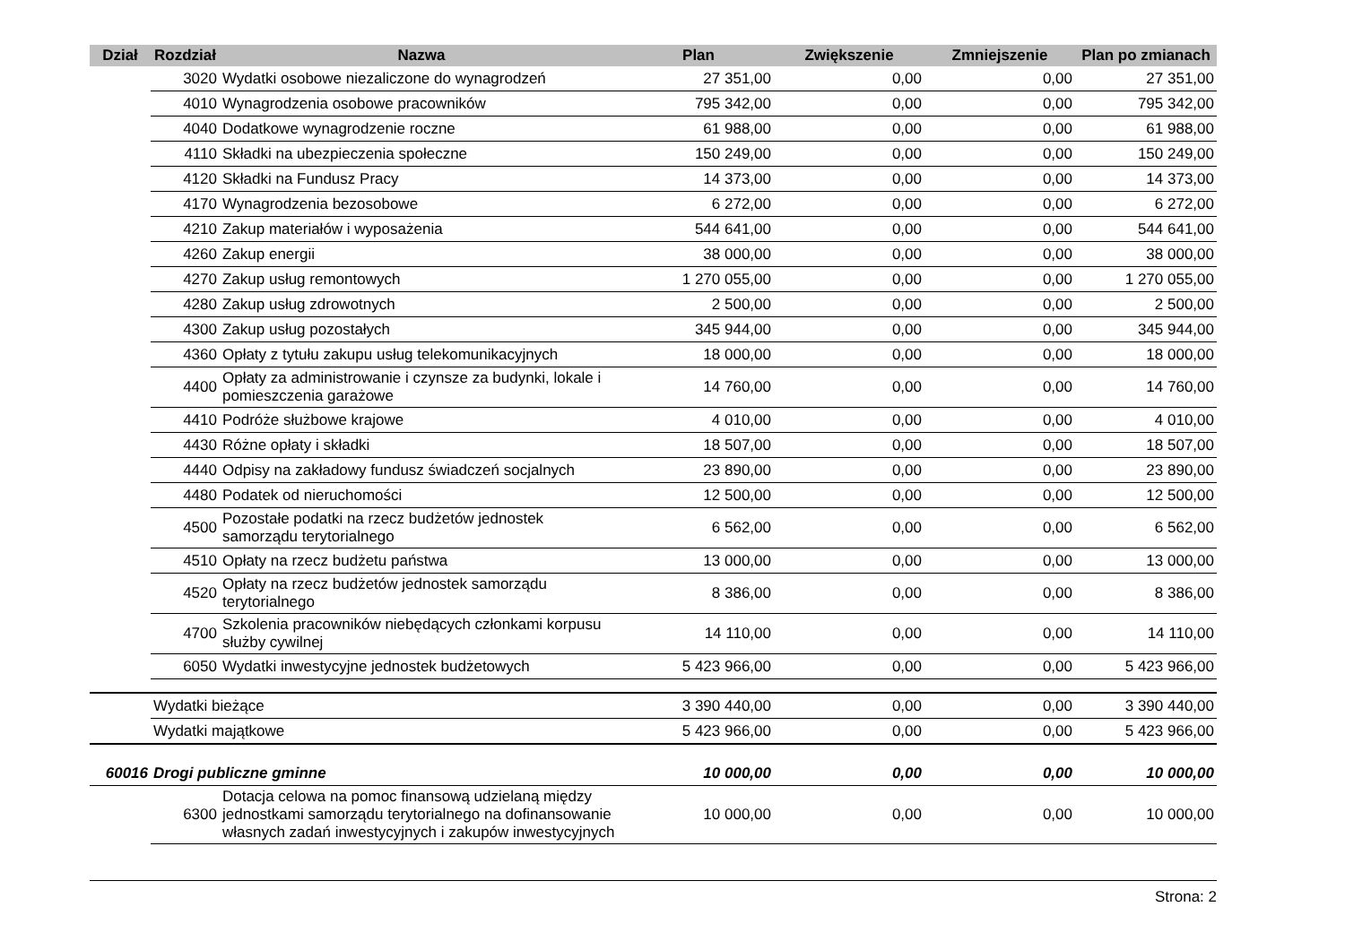| Dział | Rozdział | Nazwa | Plan | Zwiększenie | Zmniejszenie | Plan po zmianach |
| --- | --- | --- | --- | --- | --- | --- |
| | 3020 | Wydatki osobowe niezaliczone do wynagrodzeń | 27 351,00 | 0,00 | 0,00 | 27 351,00 |
| | 4010 | Wynagrodzenia osobowe pracowników | 795 342,00 | 0,00 | 0,00 | 795 342,00 |
| | 4040 | Dodatkowe wynagrodzenie roczne | 61 988,00 | 0,00 | 0,00 | 61 988,00 |
| | 4110 | Składki na ubezpieczenia społeczne | 150 249,00 | 0,00 | 0,00 | 150 249,00 |
| | 4120 | Składki na Fundusz Pracy | 14 373,00 | 0,00 | 0,00 | 14 373,00 |
| | 4170 | Wynagrodzenia bezosobowe | 6 272,00 | 0,00 | 0,00 | 6 272,00 |
| | 4210 | Zakup materiałów i wyposażenia | 544 641,00 | 0,00 | 0,00 | 544 641,00 |
| | 4260 | Zakup energii | 38 000,00 | 0,00 | 0,00 | 38 000,00 |
| | 4270 | Zakup usług remontowych | 1 270 055,00 | 0,00 | 0,00 | 1 270 055,00 |
| | 4280 | Zakup usług zdrowotnych | 2 500,00 | 0,00 | 0,00 | 2 500,00 |
| | 4300 | Zakup usług pozostałych | 345 944,00 | 0,00 | 0,00 | 345 944,00 |
| | 4360 | Opłaty z tytułu zakupu usług telekomunikacyjnych | 18 000,00 | 0,00 | 0,00 | 18 000,00 |
| | 4400 | Opłaty za administrowanie i czynsze za budynki, lokale i pomieszczenia garażowe | 14 760,00 | 0,00 | 0,00 | 14 760,00 |
| | 4410 | Podróże służbowe krajowe | 4 010,00 | 0,00 | 0,00 | 4 010,00 |
| | 4430 | Różne opłaty i składki | 18 507,00 | 0,00 | 0,00 | 18 507,00 |
| | 4440 | Odpisy na zakładowy fundusz świadczeń socjalnych | 23 890,00 | 0,00 | 0,00 | 23 890,00 |
| | 4480 | Podatek od nieruchomości | 12 500,00 | 0,00 | 0,00 | 12 500,00 |
| | 4500 | Pozostałe podatki na rzecz budżetów jednostek samorządu terytorialnego | 6 562,00 | 0,00 | 0,00 | 6 562,00 |
| | 4510 | Opłaty na rzecz budżetu państwa | 13 000,00 | 0,00 | 0,00 | 13 000,00 |
| | 4520 | Opłaty na rzecz budżetów jednostek samorządu terytorialnego | 8 386,00 | 0,00 | 0,00 | 8 386,00 |
| | 4700 | Szkolenia pracowników niebędących członkami korpusu służby cywilnej | 14 110,00 | 0,00 | 0,00 | 14 110,00 |
| | 6050 | Wydatki inwestycyjne jednostek budżetowych | 5 423 966,00 | 0,00 | 0,00 | 5 423 966,00 |
| | Wydatki bieżące | | 3 390 440,00 | 0,00 | 0,00 | 3 390 440,00 |
| | Wydatki majątkowe | | 5 423 966,00 | 0,00 | 0,00 | 5 423 966,00 |
| 60016 | Drogi publiczne gminne | | 10 000,00 | 0,00 | 0,00 | 10 000,00 |
| | 6300 | Dotacja celowa na pomoc finansową udzielaną między jednostkami samorządu terytorialnego na dofinansowanie własnych zadań inwestycyjnych i zakupów inwestycyjnych | 10 000,00 | 0,00 | 0,00 | 10 000,00 |
Strona: 2